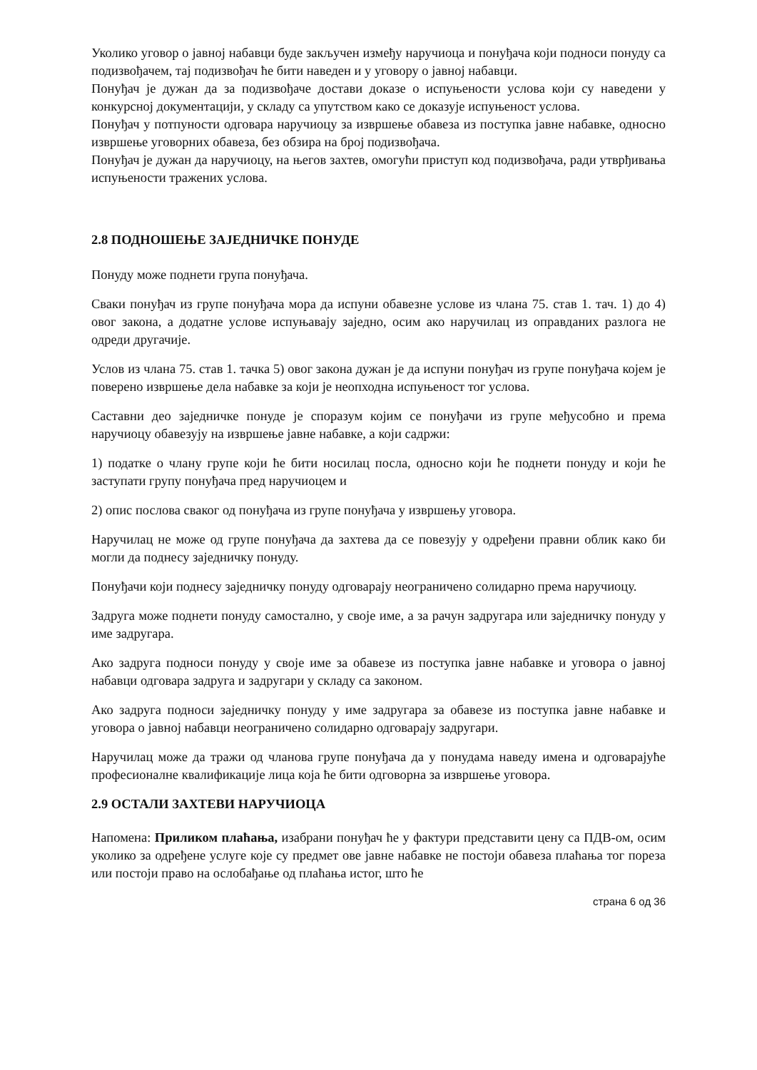Уколико уговор о јавној набавци буде закључен између наручиоца и понуђача који подноси понуду са подизвођачем, тај подизвођач ће бити наведен и у уговору о јавној набавци.
Понуђач је дужан да за подизвођаче достави доказе о испуњености услова који су наведени у конкурсној документацији, у складу са упутством како се доказује испуњеност услова.
Понуђач у потпуности одговара наручиоцу за извршење обавеза из поступка јавне набавке, односно извршење уговорних обавеза, без обзира на број подизвођача.
Понуђач је дужан да наручиоцу, на његов захтев, омогући приступ код подизвођача, ради утврђивања испуњености тражених услова.
2.8 ПОДНОШЕЊЕ ЗАЈЕДНИЧКЕ ПОНУДЕ
Понуду може поднети група понуђача.
Сваки понуђач из групе понуђача мора да испуни обавезне услове из члана 75. став 1. тач. 1) до 4) овог закона, а додатне услове испуњавају заједно, осим ако наручилац из оправданих разлога не одреди другачије.
Услов из члана 75. став 1. тачка 5) овог закона дужан је да испуни понуђач из групе понуђача којем је поверено извршење дела набавке за који је неопходна испуњеност тог услова.
Саставни део заједничке понуде је споразум којим се понуђачи из групе међусобно и према наручиоцу обавезују на извршење јавне набавке, а који садржи:
1) податке о члану групе који ће бити носилац посла, односно који ће поднети понуду и који ће заступати групу понуђача пред наручиоцем и
2) опис послова сваког од понуђача из групе понуђача у извршењу уговора.
Наручилац не може од групе понуђача да захтева да се повезују у одређени правни облик како би могли да поднесу заједничку понуду.
Понуђачи који поднесу заједничку понуду одговарају неограничено солидарно према наручиоцу.
Задруга може поднети понуду самостално, у своје име, а за рачун задругара или заједничку понуду у име задругара.
Ако задруга подноси понуду у своје име за обавезе из поступка јавне набавке и уговора о јавној набавци одговара задруга и задругари у складу са законом.
Ако задруга подноси заједничку понуду у име задругара за обавезе из поступка јавне набавке и уговора о јавној набавци неограничено солидарно одговарају задругари.
Наручилац може да тражи од чланова групе понуђача да у понудама наведу имена и одговарајуће професионалне квалификације лица која ће бити одговорна за извршење уговора.
2.9 ОСТАЛИ ЗАХТЕВИ НАРУЧИОЦА
Напомена: Приликом плаћања, изабрани понуђач ће у фактури представити цену са ПДВ-ом, осим уколико за одређене услуге које су предмет ове јавне набавке не постоји обавеза плаћања тог пореза или постоји право на ослобађање од плаћања истог, што ће
страна 6 од 36